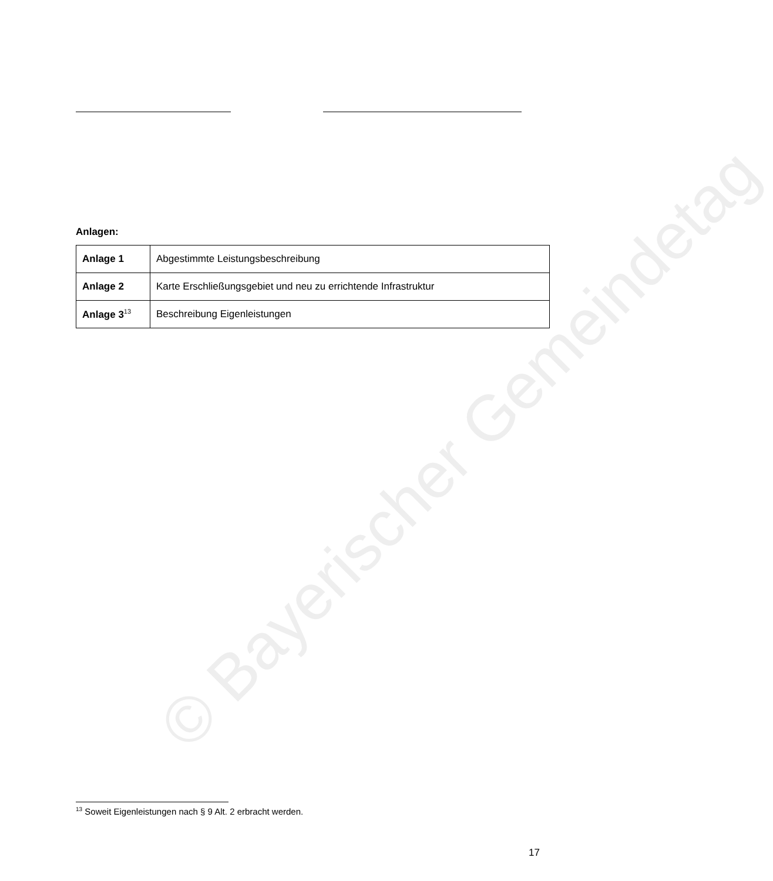© Bayerischer Gemeindetag
Anlagen:
| Anlage 1 | Abgestimmte Leistungsbeschreibung |
| Anlage 2 | Karte Erschließungsgebiet und neu zu errichtende Infrastruktur |
| Anlage 3<sup>13</sup> | Beschreibung Eigenleistungen |
<sup>13</sup> Soweit Eigenleistungen nach § 9 Alt. 2 erbracht werden.
17